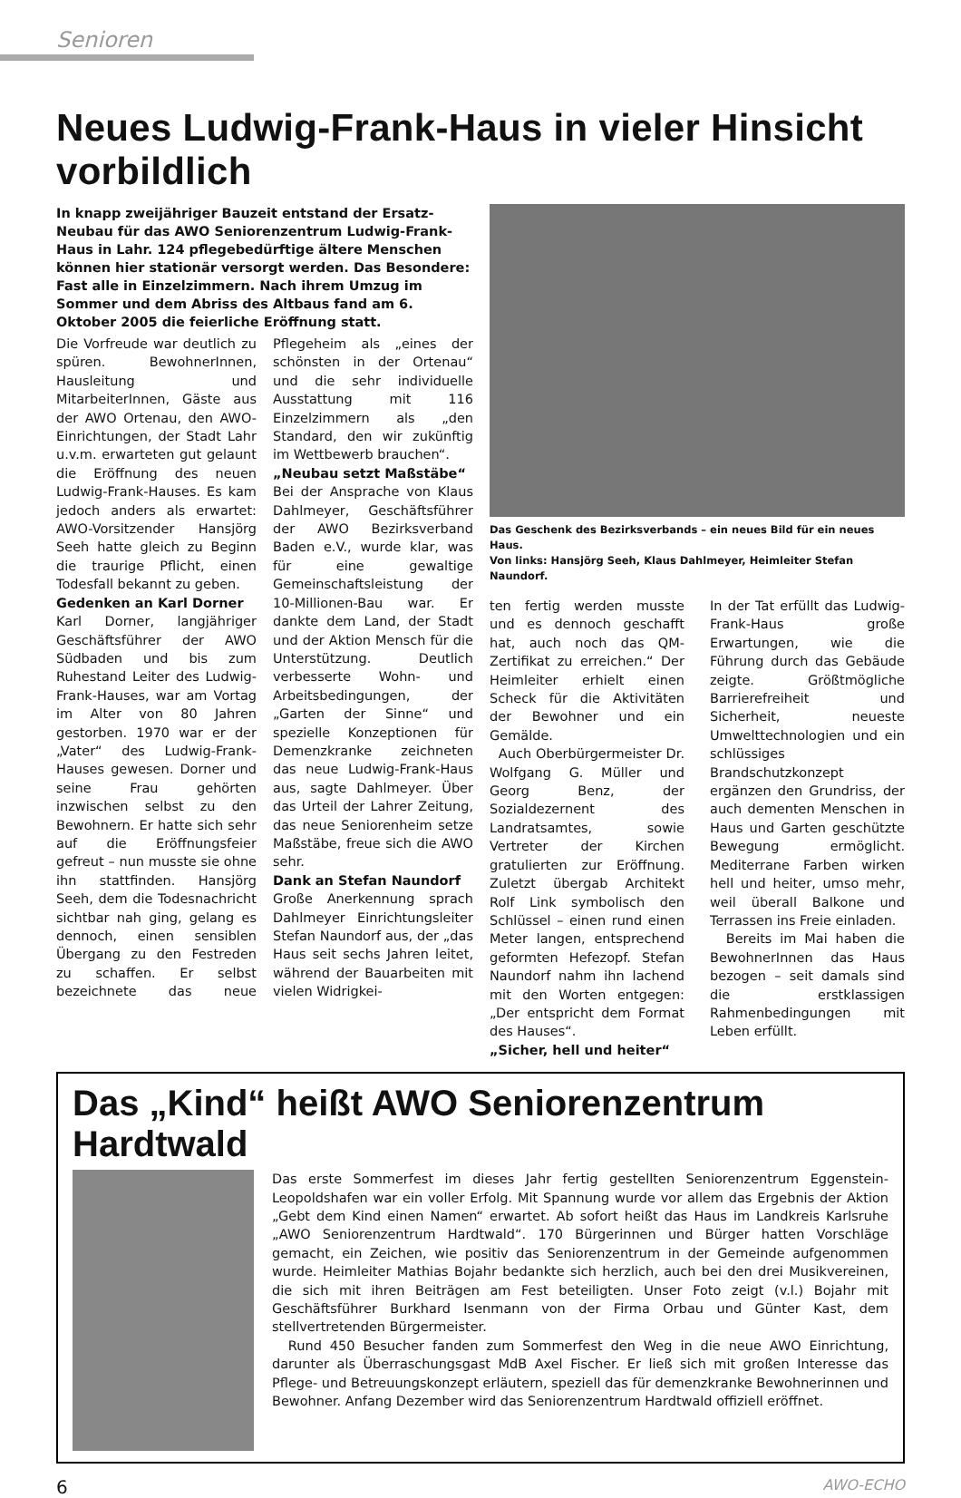Senioren
Neues Ludwig-Frank-Haus in vieler Hinsicht vorbildlich
In knapp zweijähriger Bauzeit entstand der Ersatz-Neubau für das AWO Seniorenzentrum Ludwig-Frank-Haus in Lahr. 124 pflegebedürftige ältere Menschen können hier stationär versorgt werden. Das Besondere: Fast alle in Einzelzimmern. Nach ihrem Umzug im Sommer und dem Abriss des Altbaus fand am 6. Oktober 2005 die feierliche Eröffnung statt.
Die Vorfreude war deutlich zu spüren. BewohnerInnen, Hausleitung und MitarbeiterInnen, Gäste aus der AWO Ortenau, den AWO-Einrichtungen, der Stadt Lahr u.v.m. erwarteten gut gelaunt die Eröffnung des neuen Ludwig-Frank-Hauses. Es kam jedoch anders als erwartet: AWO-Vorsitzender Hansjörg Seeh hatte gleich zu Beginn die traurige Pflicht, einen Todesfall bekannt zu geben.
Gedenken an Karl Dorner
Karl Dorner, langjähriger Geschäftsführer der AWO Südbaden und bis zum Ruhestand Leiter des Ludwig-Frank-Hauses, war am Vortag im Alter von 80 Jahren gestorben. 1970 war er der „Vater“ des Ludwig-Frank-Hauses gewesen. Dorner und seine Frau gehörten inzwischen selbst zu den Bewohnern. Er hatte sich sehr auf die Eröffnungsfeier gefreut – nun musste sie ohne ihn stattfinden. Hansjörg Seeh, dem die Todesnachricht sichtbar nah ging, gelang es dennoch, einen sensiblen Übergang zu den Festreden zu schaffen. Er selbst bezeichnete das neue Pflegeheim als „eines der schönsten in der Ortenau“ und die sehr individuelle Ausstattung mit 116 Einzelzimmern als „den Standard, den wir zukünftig im Wettbewerb brauchen“.
„Neubau setzt Maßstäbe“
Bei der Ansprache von Klaus Dahlmeyer, Geschäftsführer der AWO Bezirksverband Baden e.V., wurde klar, was für eine gewaltige Gemeinschaftsleistung der 10-Millionen-Bau war. Er dankte dem Land, der Stadt und der Aktion Mensch für die Unterstützung. Deutlich verbesserte Wohn- und Arbeitsbedingungen, der „Garten der Sinne“ und spezielle Konzeptionen für Demenzkranke zeichneten das neue Ludwig-Frank-Haus aus, sagte Dahlmeyer. Über das Urteil der Lahrer Zeitung, das neue Seniorenheim setze Maßstäbe, freue sich die AWO sehr.
Dank an Stefan Naundorf
Große Anerkennung sprach Dahlmeyer Einrichtungsleiter Stefan Naundorf aus, der „das Haus seit sechs Jahren leitet, während der Bauarbeiten mit vielen Widrigkei-
Das Geschenk des Bezirksverbands – ein neues Bild für ein neues Haus.
Von links: Hansjörg Seeh, Klaus Dahlmeyer, Heimleiter Stefan Naundorf.
ten fertig werden musste und es dennoch geschafft hat, auch noch das QM-Zertifikat zu erreichen.“ Der Heimleiter erhielt einen Scheck für die Aktivitäten der Bewohner und ein Gemälde.
Auch Oberbürgermeister Dr. Wolfgang G. Müller und Georg Benz, der Sozialdezernent des Landratsamtes, sowie Vertreter der Kirchen gratulierten zur Eröffnung. Zuletzt übergab Architekt Rolf Link symbolisch den Schlüssel – einen rund einen Meter langen, entsprechend geformten Hefezopf. Stefan Naundorf nahm ihn lachend mit den Worten entgegen: „Der entspricht dem Format des Hauses“.
„Sicher, hell und heiter“
In der Tat erfüllt das Ludwig-Frank-Haus große Erwartungen, wie die Führung durch das Gebäude zeigte. Größtmögliche Barrierefreiheit und Sicherheit, neueste Umwelttechnologien und ein schlüssiges Brandschutzkonzept ergänzen den Grundriss, der auch dementen Menschen in Haus und Garten geschützte Bewegung ermöglicht. Mediterrane Farben wirken hell und heiter, umso mehr, weil überall Balkone und Terrassen ins Freie einladen.
Bereits im Mai haben die BewohnerInnen das Haus bezogen – seit damals sind die erstklassigen Rahmenbedingungen mit Leben erfüllt.
Das „Kind“ heißt AWO Seniorenzentrum Hardtwald
Das erste Sommerfest im dieses Jahr fertig gestellten Seniorenzentrum Eggenstein-Leopoldshafen war ein voller Erfolg. Mit Spannung wurde vor allem das Ergebnis der Aktion „Gebt dem Kind einen Namen“ erwartet. Ab sofort heißt das Haus im Landkreis Karlsruhe „AWO Seniorenzentrum Hardtwald“. 170 Bürgerinnen und Bürger hatten Vorschläge gemacht, ein Zeichen, wie positiv das Seniorenzentrum in der Gemeinde aufgenommen wurde. Heimleiter Mathias Bojahr bedankte sich herzlich, auch bei den drei Musikvereinen, die sich mit ihren Beiträgen am Fest beteiligten. Unser Foto zeigt (v.l.) Bojahr mit Geschäftsführer Burkhard Isenmann von der Firma Orbau und Günter Kast, dem stellvertretenden Bürgermeister.
Rund 450 Besucher fanden zum Sommerfest den Weg in die neue AWO Einrichtung, darunter als Überraschungsgast MdB Axel Fischer. Er ließ sich mit großen Interesse das Pflege- und Betreuungskonzept erläutern, speziell das für demenzkranke Bewohnerinnen und Bewohner. Anfang Dezember wird das Seniorenzentrum Hardtwald offiziell eröffnet.
6 AWO-ECHO